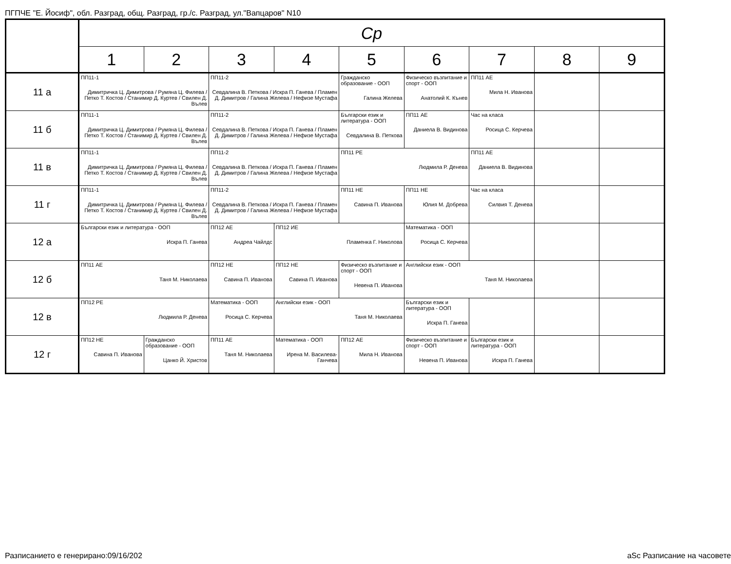ПГПЧЕ "Е. Йосиф", обл. Разград, общ. Разград, гр./с. Разград, ул."Вапцаров" N10
| | Ср | | | | | | | | |
| --- | --- | --- | --- | --- | --- | --- | --- | --- | --- |
| | 1 | 2 | 3 | 4 | 5 | 6 | 7 | 8 | 9 |
| 11 а | ПП11-1 Димитричка Ц. Димитрова / Румяна Ц. Филева / Петко Т. Костов / Станимир Д. Куртев / Свилен Д. Вълев | | ПП11-2 Севдалина В. Петкова / Искра П. Ганева / Пламен Д. Димитров / Галина Желева / Нефизе Мустафа | | Гражданско образование - ООП Галина Желева | Физическо възпитание и спорт - ООП Анатолий К. Кънев | ПП11 АЕ Мила Н. Иванова | | |
| 11 б | ПП11-1 Димитричка Ц. Димитрова / Румяна Ц. Филева / Петко Т. Костов / Станимир Д. Куртев / Свилен Д. Вълев | | ПП11-2 Севдалина В. Петкова / Искра П. Ганева / Пламен Д. Димитров / Галина Желева / Нефизе Мустафа | | Български език и литература - ООП Севдалина В. Петкова | ПП11 АЕ Даниела В. Видинова | Час на класа Росица С. Керчева | | |
| 11 в | ПП11-1 Димитричка Ц. Димитрова / Румяна Ц. Филева / Петко Т. Костов / Станимир Д. Куртев / Свилен Д. Вълев | | ПП11-2 Севдалина В. Петкова / Искра П. Ганева / Пламен Д. Димитров / Галина Желева / Нефизе Мустафа | | ПП11 РЕ Людмила Р. Денева | | ПП11 АЕ Даниела В. Видинова | | |
| 11 г | ПП11-1 Димитричка Ц. Димитрова / Румяна Ц. Филева / Петко Т. Костов / Станимир Д. Куртев / Свилен Д. Вълев | | ПП11-2 Севдалина В. Петкова / Искра П. Ганева / Пламен Д. Димитров / Галина Желева / Нефизе Мустафа | | ПП11 НЕ Савина П. Иванова | ПП11 НЕ Юлия М. Добрева | Час на класа Силвия Т. Денева | | |
| 12 а | Български език и литература - ООП Искра П. Ганева | | ПП12 АЕ Андреа Чайлдс | ПП12 ИЕ Пламенка Г. Николова | | Математика - ООП Росица С. Керчева | | | |
| 12 б | ПП11 АЕ Таня М. Николаева | | ПП12 НЕ Савина П. Иванова | ПП12 НЕ Савина П. Иванова | Физическо възпитание и спорт - ООП Невена П. Иванова | Английски език - ООП Таня М. Николаева | | | |
| 12 в | ПП12 РЕ Людмила Р. Денева | | Математика - ООП Росица С. Керчева | Английски език - ООП Таня М. Николаева | | Български език и литература - ООП Искра П. Ганева | | | |
| 12 г | ПП12 НЕ Савина П. Иванова | Гражданско образование - ООП Цанко Й. Христов | ПП11 АЕ Таня М. Николаева | Математика - ООП Ирена М. Василева-Ганчева | ПП12 АЕ Мила Н. Иванова | Физическо възпитание и спорт - ООП Невена П. Иванова | Български език и литература - ООП Искра П. Ганева | | |
Разписанието е генерирано:09/16/202
aSc Разписание на часовете